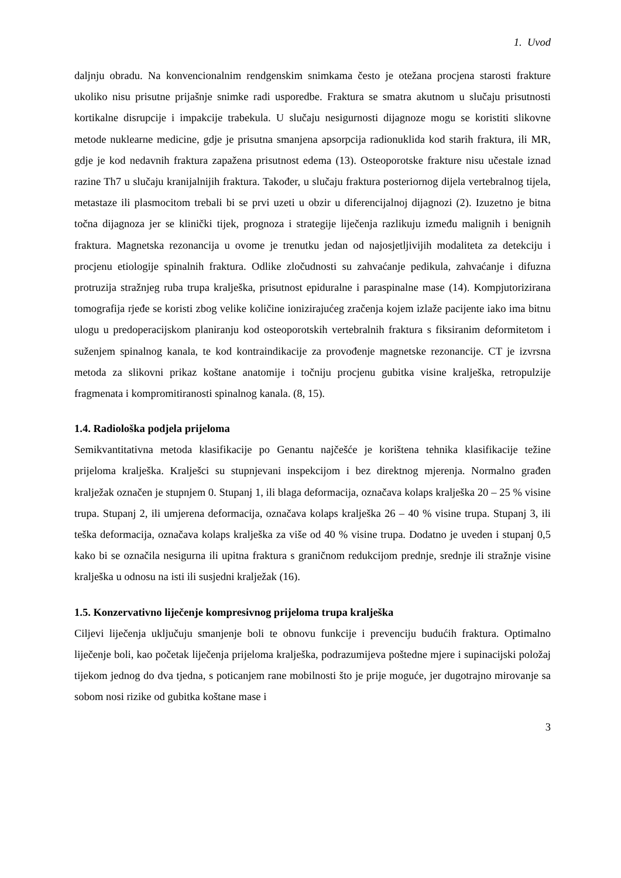1. Uvod
daljnju obradu. Na konvencionalnim rendgenskim snimkama često je otežana procjena starosti frakture ukoliko nisu prisutne prijašnje snimke radi usporedbe. Fraktura se smatra akutnom u slučaju prisutnosti kortikalne disrupcije i impakcije trabekula. U slučaju nesigurnosti dijagnoze mogu se koristiti slikovne metode nuklearne medicine, gdje je prisutna smanjena apsorpcija radionuklida kod starih fraktura, ili MR, gdje je kod nedavnih fraktura zapažena prisutnost edema (13). Osteoporotske frakture nisu učestale iznad razine Th7 u slučaju kranijalnijih fraktura. Također, u slučaju fraktura posteriornog dijela vertebralnog tijela, metastaze ili plasmocitom trebali bi se prvi uzeti u obzir u diferencijalnoj dijagnozi (2). Izuzetno je bitna točna dijagnoza jer se klinički tijek, prognoza i strategije liječenja razlikuju između malignih i benignih fraktura. Magnetska rezonancija u ovome je trenutku jedan od najosjetljivijih modaliteta za detekciju i procjenu etiologije spinalnih fraktura. Odlike zločudnosti su zahvaćanje pedikula, zahvaćanje i difuzna protruzija stražnjeg ruba trupa kralješka, prisutnost epiduralne i paraspinalne mase (14). Kompjutorizirana tomografija rjeđe se koristi zbog velike količine ionizirajućeg zračenja kojem izlaže pacijente iako ima bitnu ulogu u predoperacijskom planiranju kod osteoporotskih vertebralnih fraktura s fiksiranim deformitetom i suženjem spinalnog kanala, te kod kontraindikacije za provođenje magnetske rezonancije. CT je izvrsna metoda za slikovni prikaz koštane anatomije i točniju procjenu gubitka visine kralješka, retropulzije fragmenata i kompromitiranosti spinalnog kanala. (8, 15).
1.4. Radiološka podjela prijeloma
Semikvantitativna metoda klasifikacije po Genantu najčešće je korištena tehnika klasifikacije težine prijeloma kralješka. Kralješci su stupnjevani inspekcijom i bez direktnog mjerenja. Normalno građen kralježak označen je stupnjem 0. Stupanj 1, ili blaga deformacija, označava kolaps kralješka 20 – 25 % visine trupa. Stupanj 2, ili umjerena deformacija, označava kolaps kralješka 26 – 40 % visine trupa. Stupanj 3, ili teška deformacija, označava kolaps kralješka za više od 40 % visine trupa. Dodatno je uveden i stupanj 0,5 kako bi se označila nesigurna ili upitna fraktura s graničnom redukcijom prednje, srednje ili stražnje visine kralješka u odnosu na isti ili susjedni kralježak (16).
1.5. Konzervativno liječenje kompresivnog prijeloma trupa kralješka
Ciljevi liječenja uključuju smanjenje boli te obnovu funkcije i prevenciju budućih fraktura. Optimalno liječenje boli, kao početak liječenja prijeloma kralješka, podrazumijeva poštedne mjere i supinacijski položaj tijekom jednog do dva tjedna, s poticanjem rane mobilnosti što je prije moguće, jer dugotrajno mirovanje sa sobom nosi rizike od gubitka koštane mase i
3